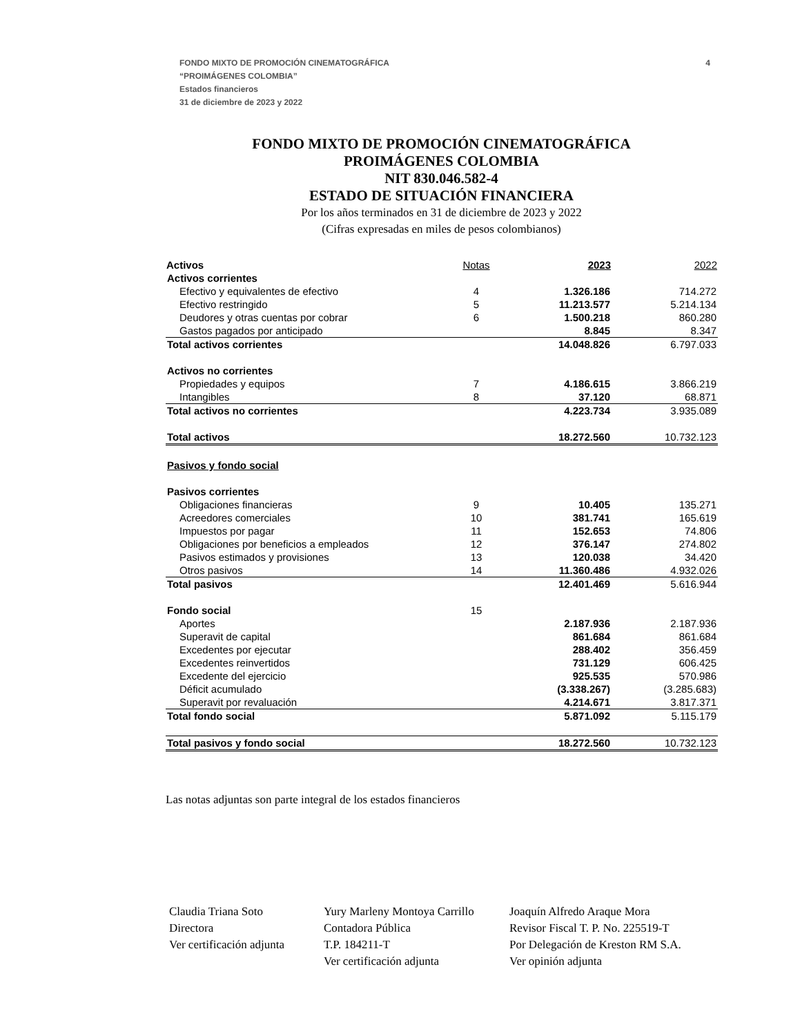4
FONDO MIXTO DE PROMOCIÓN CINEMATOGRÁFICA
“PROIMÁGENES COLOMBIA”
Estados financieros
31 de diciembre de 2023 y 2022
FONDO MIXTO DE PROMOCIÓN CINEMATOGRÁFICA
PROIMÁGENES COLOMBIA
NIT 830.046.582-4
ESTADO DE SITUACIÓN FINANCIERA
Por los años terminados en 31 de diciembre de 2023 y 2022
(Cifras expresadas en miles de pesos colombianos)
| Activos | Notas | 2023 | 2022 |
| --- | --- | --- | --- |
| Activos corrientes | | | |
| Efectivo y equivalentes de efectivo | 4 | 1.326.186 | 714.272 |
| Efectivo restringido | 5 | 11.213.577 | 5.214.134 |
| Deudores y otras cuentas por cobrar | 6 | 1.500.218 | 860.280 |
| Gastos pagados por anticipado | | 8.845 | 8.347 |
| Total activos corrientes | | 14.048.826 | 6.797.033 |
| Activos no corrientes | | | |
| Propiedades y equipos | 7 | 4.186.615 | 3.866.219 |
| Intangibles | 8 | 37.120 | 68.871 |
| Total activos no corrientes | | 4.223.734 | 3.935.089 |
| Total activos | | 18.272.560 | 10.732.123 |
| Pasivos y fondo social | | | |
| Pasivos corrientes | | | |
| Obligaciones financieras | 9 | 10.405 | 135.271 |
| Acreedores comerciales | 10 | 381.741 | 165.619 |
| Impuestos por pagar | 11 | 152.653 | 74.806 |
| Obligaciones por beneficios a empleados | 12 | 376.147 | 274.802 |
| Pasivos estimados y provisiones | 13 | 120.038 | 34.420 |
| Otros pasivos | 14 | 11.360.486 | 4.932.026 |
| Total pasivos | | 12.401.469 | 5.616.944 |
| Fondo social | 15 | | |
| Aportes | | 2.187.936 | 2.187.936 |
| Superavit de capital | | 861.684 | 861.684 |
| Excedentes por ejecutar | | 288.402 | 356.459 |
| Excedentes reinvertidos | | 731.129 | 606.425 |
| Excedente del ejercicio | | 925.535 | 570.986 |
| Déficit acumulado | | (3.338.267) | (3.285.683) |
| Superavit por revaluación | | 4.214.671 | 3.817.371 |
| Total fondo social | | 5.871.092 | 5.115.179 |
| Total pasivos y fondo social | | 18.272.560 | 10.732.123 |
Las notas adjuntas son parte integral de los estados financieros
Claudia Triana Soto
Directora
Ver certificación adjunta
Yury Marleny Montoya Carrillo
Contadora Pública
T.P. 184211-T
Ver certificación adjunta
Joaquín Alfredo Araque Mora
Revisor Fiscal T. P. No. 225519-T
Por Delegación de Kreston RM S.A.
Ver opinión adjunta